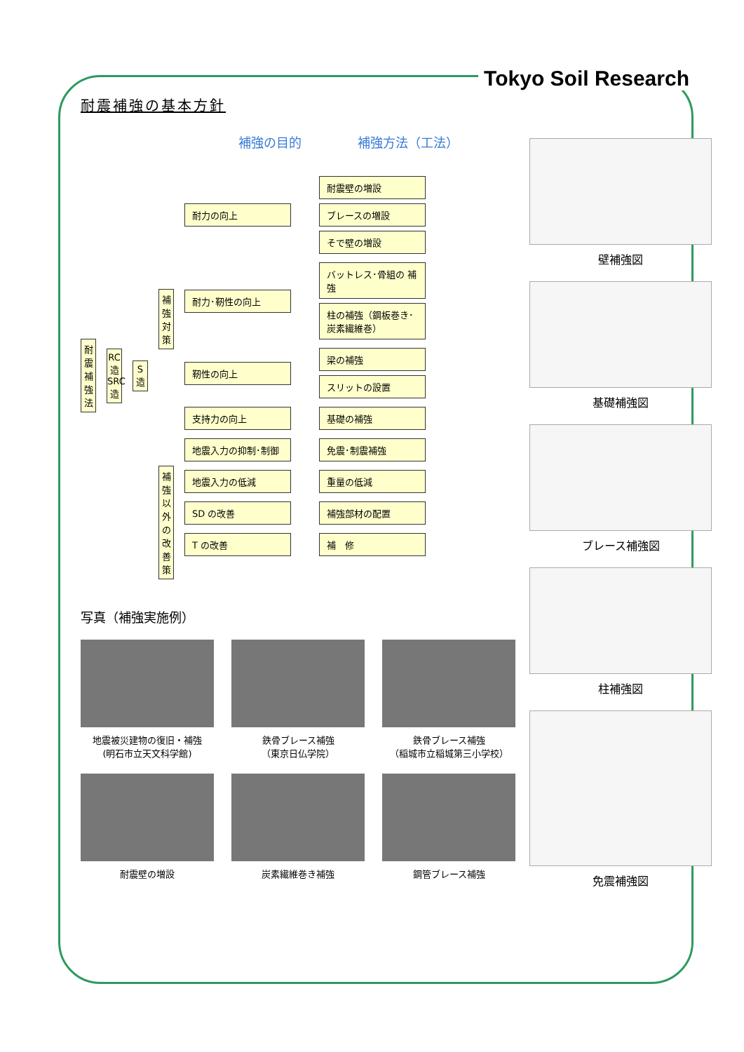Tokyo Soil Research
耐震補強の基本方針
補強の目的 補強方法（工法）
耐震補強法
RC造 SRC造
S造
補強対策
耐力の向上 耐震壁の増設
ブレースの増設
そで壁の増設
耐力･靭性の向上 バットレス･骨組の 補強
柱の補強（鋼板巻き･炭素繊維巻）
靭性の向上 梁の補強
スリットの設置
支持力の向上 基礎の補強
地震入力の抑制･制御 免震･制震補強
補強以外の改善策
地震入力の低減 重量の低減
SD の改善 補強部材の配置
T の改善 補　修
写真（補強実施例）
地震被災建物の復旧・補強
(明石市立天文科学館)
鉄骨ブレース補強
（東京日仏学院）
鉄骨ブレース補強
（稲城市立稲城第三小学校）
耐震壁の増設
炭素繊維巻き補強
鋼管ブレース補強
壁補強図
基礎補強図
ブレース補強図
柱補強図
免震補強図